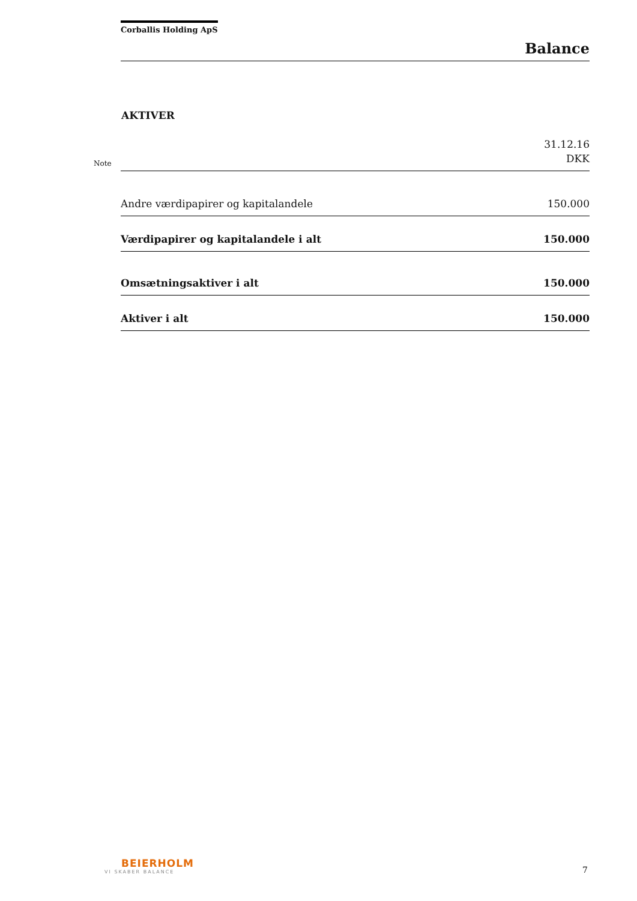Corballis Holding ApS
Balance
AKTIVER
| Note | | 31.12.16 DKK |
| | Andre værdipapirer og kapitalandele | 150.000 |
| | Værdipapirer og kapitalandele i alt | 150.000 |
| | Omsætningsaktiver i alt | 150.000 |
| | Aktiver i alt | 150.000 |
BEIERHOLM
VI SKABER BALANCE
7